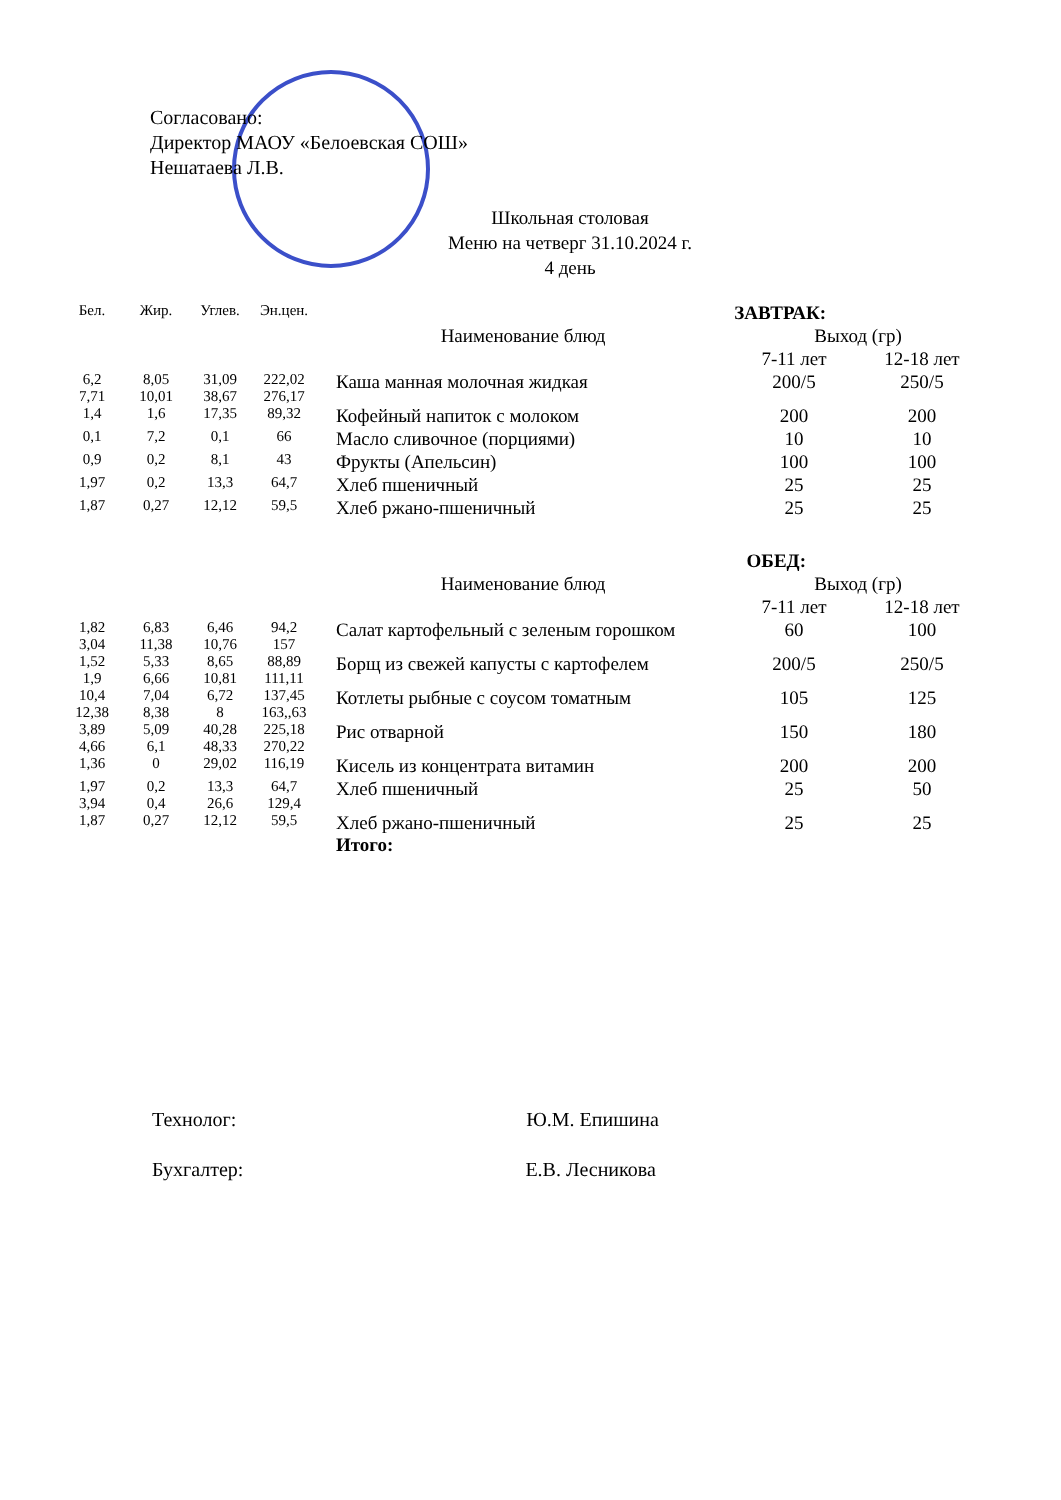Согласовано:
Директор МАОУ «Белоевская СОШ»
Нешатаева Л.В.
Школьная столовая
Меню на четверг 31.10.2024 г.
4 день
| Бел. | Жир. | Углев. | Эн.цен. | ЗАВТРАК: | | |
| | | | | Наименование блюд | Выход (гр) | |
| | | | | | 7-11 лет | 12-18 лет |
| 6,2 7,71 | 8,05 10,01 | 31,09 38,67 | 222,02 276,17 | Каша манная молочная жидкая | 200/5 | 250/5 |
| 1,4 | 1,6 | 17,35 | 89,32 | Кофейный напиток с молоком | 200 | 200 |
| 0,1 | 7,2 | 0,1 | 66 | Масло сливочное (порциями) | 10 | 10 |
| 0,9 | 0,2 | 8,1 | 43 | Фрукты (Апельсин) | 100 | 100 |
| 1,97 | 0,2 | 13,3 | 64,7 | Хлеб пшеничный | 25 | 25 |
| 1,87 | 0,27 | 12,12 | 59,5 | Хлеб ржано-пшеничный | 25 | 25 |
| | | | | ОБЕД: | | |
| | | | | Наименование блюд | Выход (гр) | |
| | | | | | 7-11 лет | 12-18 лет |
| 1,82 3,04 | 6,83 11,38 | 6,46 10,76 | 94,2 157 | Салат картофельный с зеленым горошком | 60 | 100 |
| 1,52 1,9 | 5,33 6,66 | 8,65 10,81 | 88,89 111,11 | Борщ из свежей капусты с картофелем | 200/5 | 250/5 |
| 10,4 12,38 | 7,04 8,38 | 6,72 8 | 137,45 163,,63 | Котлеты рыбные с соусом томатным | 105 | 125 |
| 3,89 4,66 | 5,09 6,1 | 40,28 48,33 | 225,18 270,22 | Рис отварной | 150 | 180 |
| 1,36 | 0 | 29,02 | 116,19 | Кисель из концентрата витамин | 200 | 200 |
| 1,97 3,94 | 0,2 0,4 | 13,3 26,6 | 64,7 129,4 | Хлеб пшеничный | 25 | 50 |
| 1,87 | 0,27 | 12,12 | 59,5 | Хлеб ржано-пшеничный Итого: | 25 | 25 |
Технолог: Ю.М. Епишина
Бухгалтер: Е.В. Лесникова